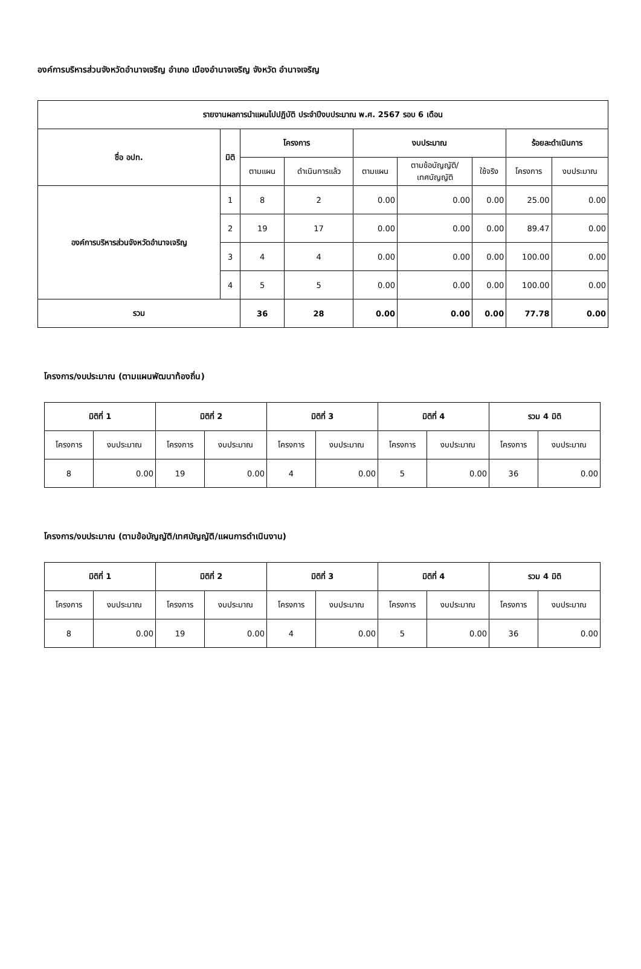องค์การบริหารส่วนจังหวัดอำนาจเจริญ อำเภอ เมืองอำนาจเจริญ จังหวัด อำนาจเจริญ
| รายงานผลการนำแผนไปปฏิบัติ ประจำปีงบประมาณ พ.ศ. 2567 รอบ 6 เดือน | | | | | | | | |
| --- | --- | --- | --- | --- | --- | --- | --- | --- |
| ชื่อ อปท. | มิติ | โครงการ | | งบประมาณ | | | ร้อยละดำเนินการ | |
| | | ตามแผน | ดำเนินการแล้ว | ตามแผน | ตามข้อบัญญัติ/ เทศบัญญัติ | ใช้จริง | โครงการ | งบประมาณ |
| องค์การบริหารส่วนจังหวัดอำนาจเจริญ | 1 | 8 | 2 | 0.00 | 0.00 | 0.00 | 25.00 | 0.00 |
| | 2 | 19 | 17 | 0.00 | 0.00 | 0.00 | 89.47 | 0.00 |
| | 3 | 4 | 4 | 0.00 | 0.00 | 0.00 | 100.00 | 0.00 |
| | 4 | 5 | 5 | 0.00 | 0.00 | 0.00 | 100.00 | 0.00 |
| รวม | | 36 | 28 | 0.00 | 0.00 | 0.00 | 77.78 | 0.00 |
โครงการ/งบประมาณ (ตามแผนพัฒนาท้องถิ่น)
| มิติที่ 1 | | มิติที่ 2 | | มิติที่ 3 | | มิติที่ 4 | | รวม 4 มิติ | |
| --- | --- | --- | --- | --- | --- | --- | --- | --- | --- |
| โครงการ | งบประมาณ | โครงการ | งบประมาณ | โครงการ | งบประมาณ | โครงการ | งบประมาณ | โครงการ | งบประมาณ |
| 8 | 0.00 | 19 | 0.00 | 4 | 0.00 | 5 | 0.00 | 36 | 0.00 |
โครงการ/งบประมาณ (ตามข้อบัญญัติ/เทศบัญญัติ/แผนการดำเนินงาน)
| มิติที่ 1 | | มิติที่ 2 | | มิติที่ 3 | | มิติที่ 4 | | รวม 4 มิติ | |
| --- | --- | --- | --- | --- | --- | --- | --- | --- | --- |
| โครงการ | งบประมาณ | โครงการ | งบประมาณ | โครงการ | งบประมาณ | โครงการ | งบประมาณ | โครงการ | งบประมาณ |
| 8 | 0.00 | 19 | 0.00 | 4 | 0.00 | 5 | 0.00 | 36 | 0.00 |